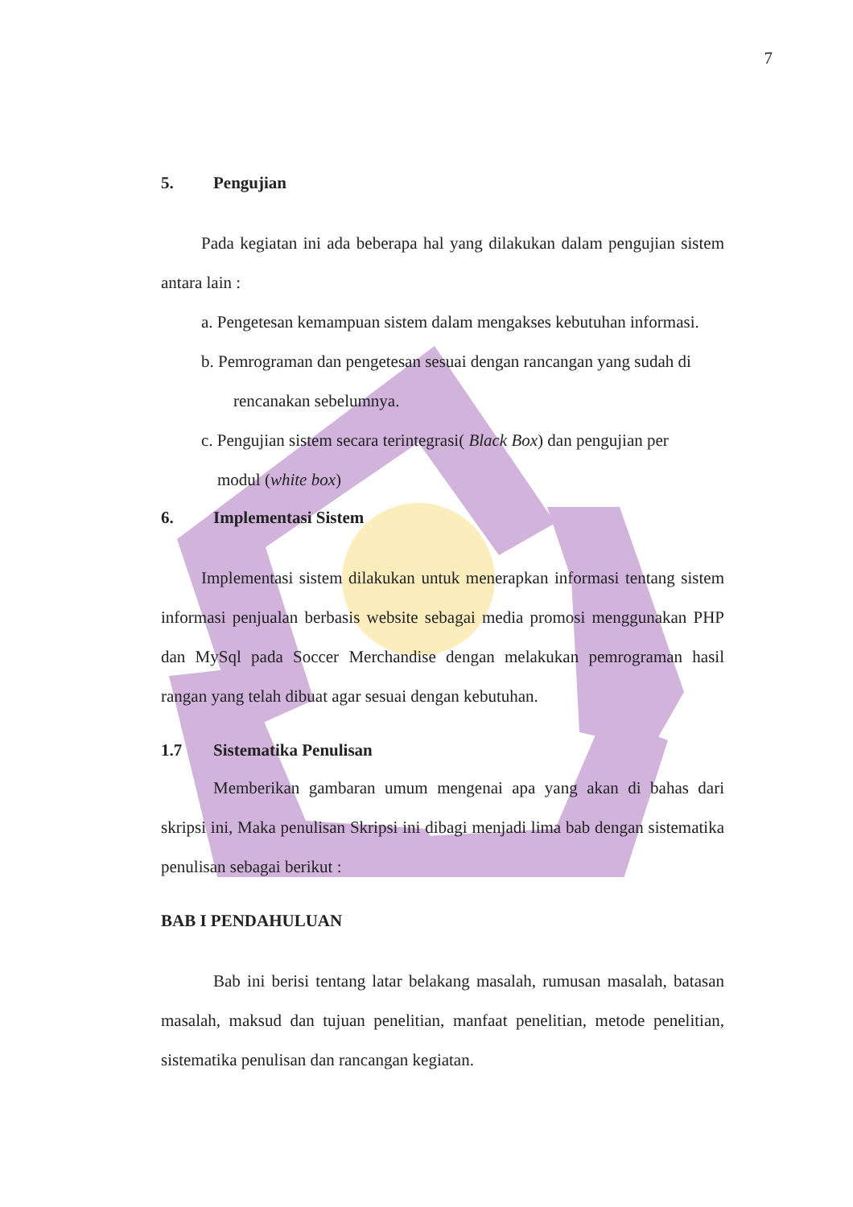7
5. Pengujian
Pada kegiatan ini ada beberapa hal yang dilakukan dalam pengujian sistem antara lain :
a. Pengetesan kemampuan sistem dalam mengakses kebutuhan informasi.
b. Pemrograman dan pengetesan sesuai dengan rancangan yang sudah di
rencanakan sebelumnya.
c. Pengujian sistem secara terintegrasi( Black Box) dan pengujian per
modul (white box)
6. Implementasi Sistem
Implementasi sistem dilakukan untuk menerapkan informasi tentang sistem informasi penjualan berbasis website sebagai media promosi menggunakan PHP dan MySql pada Soccer Merchandise dengan melakukan pemrograman hasil rangan yang telah dibuat agar sesuai dengan kebutuhan.
1.7 Sistematika Penulisan
Memberikan gambaran umum mengenai apa yang akan di bahas dari skripsi ini, Maka penulisan Skripsi ini dibagi menjadi lima bab dengan sistematika penulisan sebagai berikut :
BAB I PENDAHULUAN
Bab ini berisi tentang latar belakang masalah, rumusan masalah, batasan masalah, maksud dan tujuan penelitian, manfaat penelitian, metode penelitian, sistematika penulisan dan rancangan kegiatan.